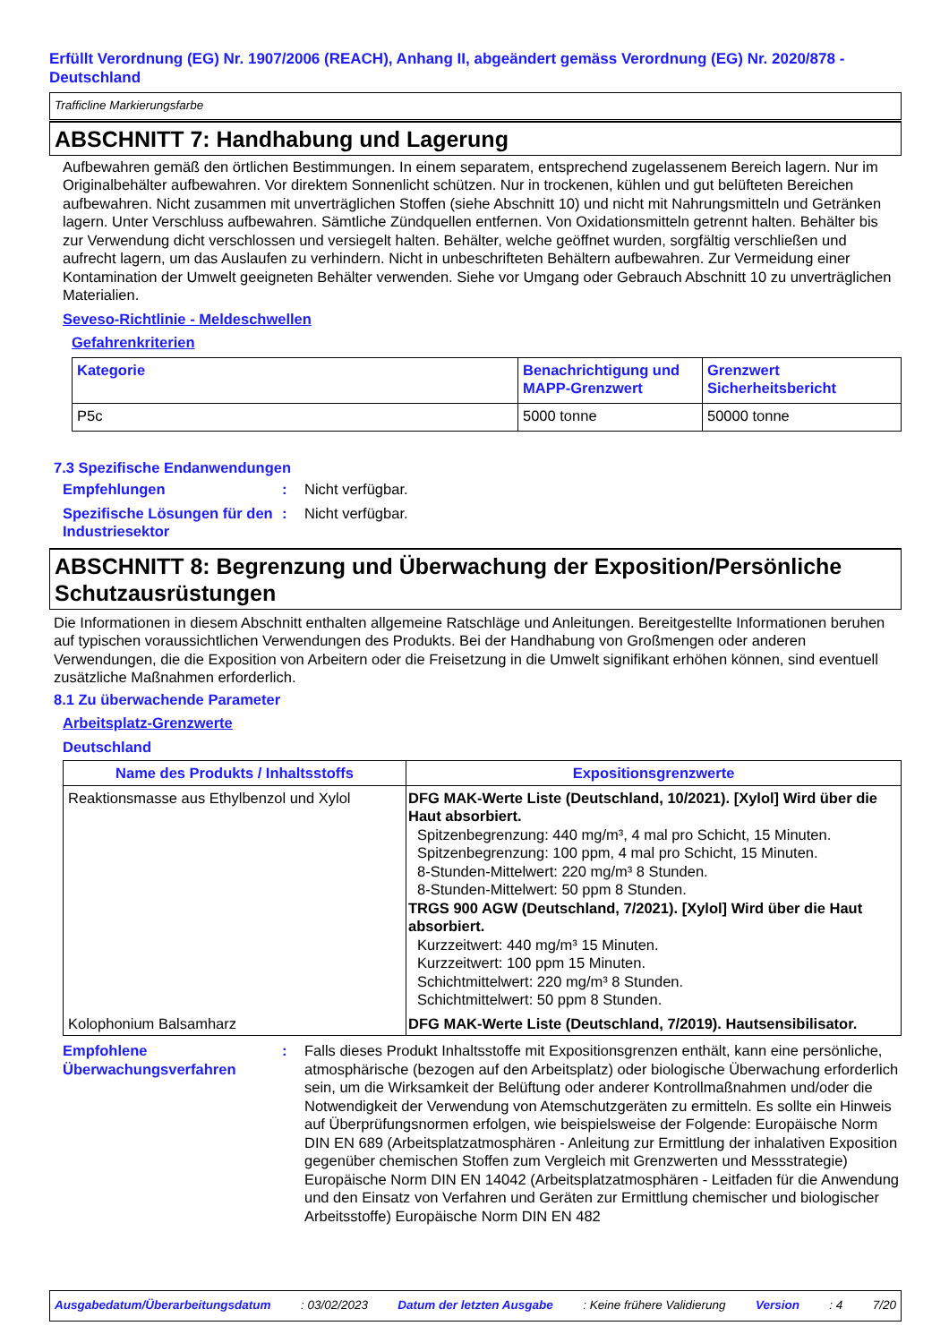Erfüllt Verordnung (EG) Nr. 1907/2006 (REACH), Anhang II, abgeändert gemäss Verordnung (EG) Nr. 2020/878 - Deutschland
Trafficline Markierungsfarbe
ABSCHNITT 7: Handhabung und Lagerung
Aufbewahren gemäß den örtlichen Bestimmungen. In einem separatem, entsprechend zugelassenem Bereich lagern. Nur im Originalbehälter aufbewahren. Vor direktem Sonnenlicht schützen. Nur in trockenen, kühlen und gut belüfteten Bereichen aufbewahren. Nicht zusammen mit unverträglichen Stoffen (siehe Abschnitt 10) und nicht mit Nahrungsmitteln und Getränken lagern. Unter Verschluss aufbewahren. Sämtliche Zündquellen entfernen. Von Oxidationsmitteln getrennt halten. Behälter bis zur Verwendung dicht verschlossen und versiegelt halten. Behälter, welche geöffnet wurden, sorgfältig verschließen und aufrecht lagern, um das Auslaufen zu verhindern. Nicht in unbeschrifteten Behältern aufbewahren. Zur Vermeidung einer Kontamination der Umwelt geeigneten Behälter verwenden. Siehe vor Umgang oder Gebrauch Abschnitt 10 zu unverträglichen Materialien.
Seveso-Richtlinie - Meldeschwellen
Gefahrenkriterien
| Kategorie | Benachrichtigung und MAPP-Grenzwert | Grenzwert Sicherheitsbericht |
| --- | --- | --- |
| P5c | 5000 tonne | 50000 tonne |
7.3 Spezifische Endanwendungen
Empfehlungen : Nicht verfügbar.
Spezifische Lösungen für den Industriesektor
: Nicht verfügbar.
ABSCHNITT 8: Begrenzung und Überwachung der Exposition/Persönliche Schutzausrüstungen
Die Informationen in diesem Abschnitt enthalten allgemeine Ratschläge und Anleitungen. Bereitgestellte Informationen beruhen auf typischen voraussichtlichen Verwendungen des Produkts. Bei der Handhabung von Großmengen oder anderen Verwendungen, die die Exposition von Arbeitern oder die Freisetzung in die Umwelt signifikant erhöhen können, sind eventuell zusätzliche Maßnahmen erforderlich.
8.1 Zu überwachende Parameter
Arbeitsplatz-Grenzwerte
Deutschland
| Name des Produkts / Inhaltsstoffs | Expositionsgrenzwerte |
| --- | --- |
| Reaktionsmasse aus Ethylbenzol und Xylol | DFG MAK-Werte Liste (Deutschland, 10/2021). [Xylol] Wird über die Haut absorbiert. Spitzenbegrenzung: 440 mg/m³, 4 mal pro Schicht, 15 Minuten. Spitzenbegrenzung: 100 ppm, 4 mal pro Schicht, 15 Minuten. 8-Stunden-Mittelwert: 220 mg/m³ 8 Stunden. 8-Stunden-Mittelwert: 50 ppm 8 Stunden. TRGS 900 AGW (Deutschland, 7/2021). [Xylol] Wird über die Haut absorbiert. Kurzzeitwert: 440 mg/m³ 15 Minuten. Kurzzeitwert: 100 ppm 15 Minuten. Schichtmittelwert: 220 mg/m³ 8 Stunden. Schichtmittelwert: 50 ppm 8 Stunden. |
| Kolophonium Balsamharz | DFG MAK-Werte Liste (Deutschland, 7/2019). Hautsensibilisator. |
Empfohlene Überwachungsverfahren
: Falls dieses Produkt Inhaltsstoffe mit Expositionsgrenzen enthält, kann eine persönliche, atmosphärische (bezogen auf den Arbeitsplatz) oder biologische Überwachung erforderlich sein, um die Wirksamkeit der Belüftung oder anderer Kontrollmaßnahmen und/oder die Notwendigkeit der Verwendung von Atemschutzgeräten zu ermitteln. Es sollte ein Hinweis auf Überprüfungsnormen erfolgen, wie beispielsweise der Folgende: Europäische Norm DIN EN 689 (Arbeitsplatzatmosphären - Anleitung zur Ermittlung der inhalativen Exposition gegenüber chemischen Stoffen zum Vergleich mit Grenzwerten und Messstrategie) Europäische Norm DIN EN 14042 (Arbeitsplatzatmosphären - Leitfaden für die Anwendung und den Einsatz von Verfahren und Geräten zur Ermittlung chemischer und biologischer Arbeitsstoffe) Europäische Norm DIN EN 482
Ausgabedatum/Überarbeitungsdatum : 03/02/2023 Datum der letzten Ausgabe : Keine frühere Validierung Version : 4 7/20